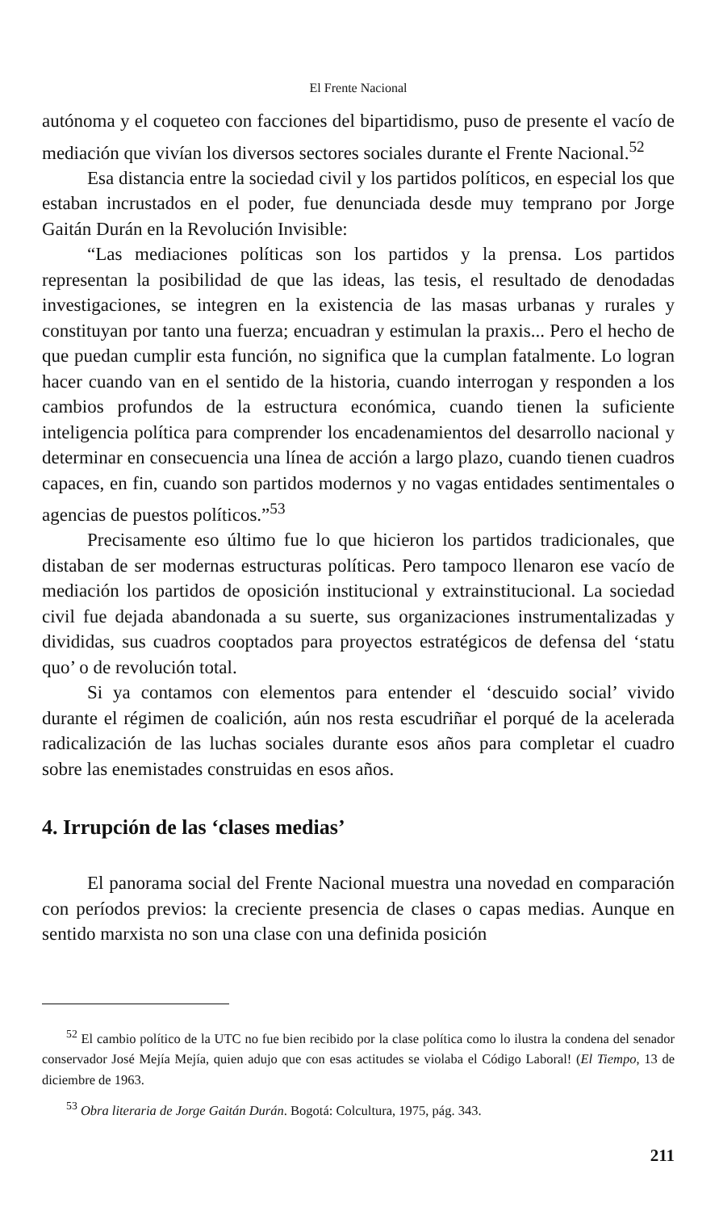El Frente Nacional
autónoma y el coqueteo con facciones del bipartidismo, puso de presente el vacío de mediación que vivían los diversos sectores sociales durante el Frente Nacional.<sup>52</sup>
Esa distancia entre la sociedad civil y los partidos políticos, en especial los que estaban incrustados en el poder, fue denunciada desde muy temprano por Jorge Gaitán Durán en la Revolución Invisible:
“Las mediaciones políticas son los partidos y la prensa. Los partidos representan la posibilidad de que las ideas, las tesis, el resultado de denodadas investigaciones, se integren en la existencia de las masas urbanas y rurales y constituyan por tanto una fuerza; encuadran y estimulan la praxis... Pero el hecho de que puedan cumplir esta función, no significa que la cumplan fatalmente. Lo logran hacer cuando van en el sentido de la historia, cuando interrogan y responden a los cambios profundos de la estructura económica, cuando tienen la suficiente inteligencia política para comprender los encadenamientos del desarrollo nacional y determinar en consecuencia una línea de acción a largo plazo, cuando tienen cuadros capaces, en fin, cuando son partidos modernos y no vagas entidades sentimentales o agencias de puestos políticos.”<sup>53</sup>
Precisamente eso último fue lo que hicieron los partidos tradicionales, que distaban de ser modernas estructuras políticas. Pero tampoco llenaron ese vacío de mediación los partidos de oposición institucional y extrainstitucional. La sociedad civil fue dejada abandonada a su suerte, sus organizaciones instrumentalizadas y divididas, sus cuadros cooptados para proyectos estratégicos de defensa del ‘statu quo’ o de revolución total.
Si ya contamos con elementos para entender el ‘descuido social’ vivido durante el régimen de coalición, aún nos resta escudriñar el porqué de la acelerada radicalización de las luchas sociales durante esos años para completar el cuadro sobre las enemistades construidas en esos años.
4. Irrupción de las ‘clases medias’
El panorama social del Frente Nacional muestra una novedad en comparación con períodos previos: la creciente presencia de clases o capas medias. Aunque en sentido marxista no son una clase con una definida posición
<sup>52</sup> El cambio político de la UTC no fue bien recibido por la clase política como lo ilustra la condena del senador conservador José Mejía Mejía, quien adujo que con esas actitudes se violaba el Código Laboral! (El Tiempo, 13 de diciembre de 1963.
<sup>53</sup> Obra literaria de Jorge Gaitán Durán. Bogotá: Colcultura, 1975, pág. 343.
211